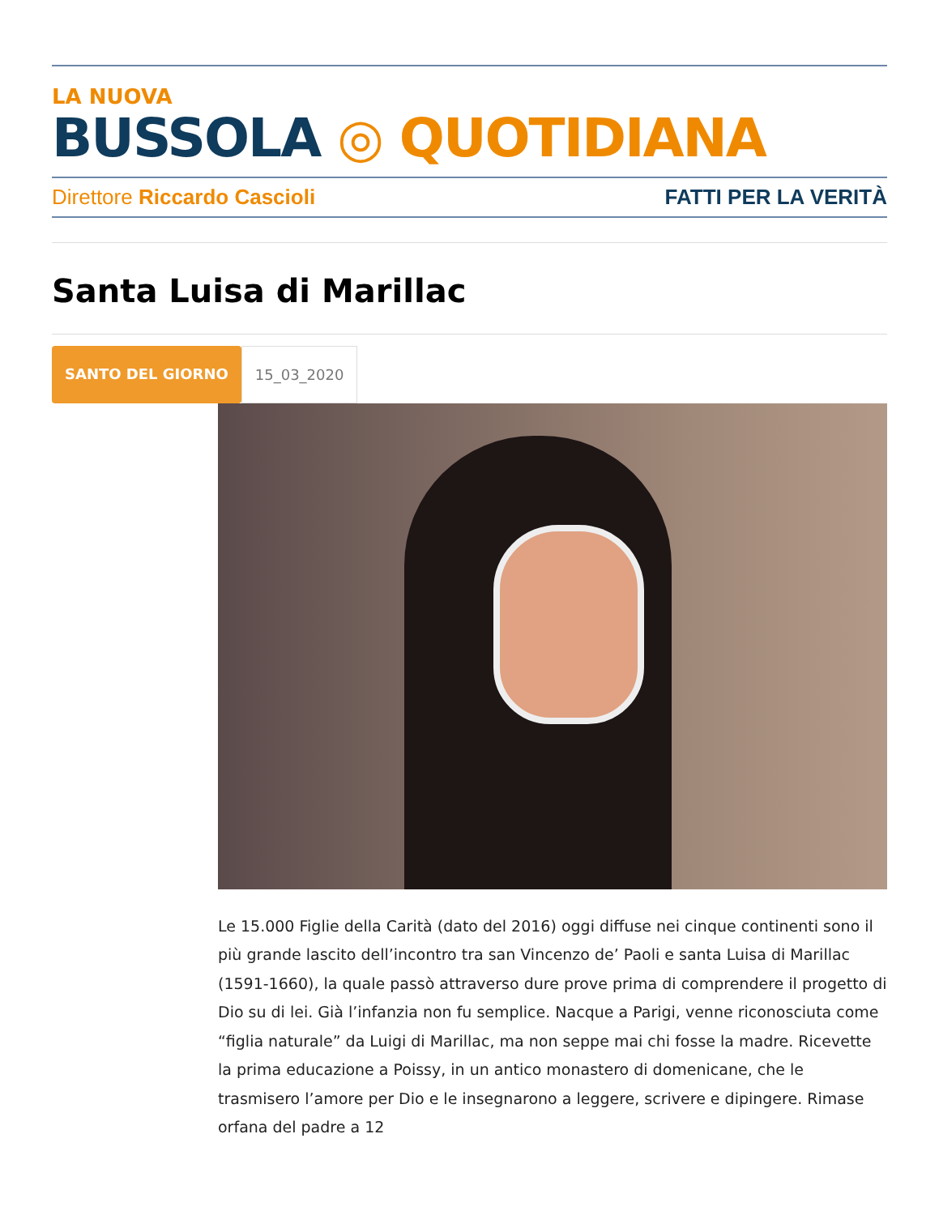LA NUOVA
BUSSOLA ◎ QUOTIDIANA
Direttore Riccardo Cascioli FATTI PER LA VERITÀ
Santa Luisa di Marillac
SANTO DEL GIORNO 15_03_2020
Le 15.000 Figlie della Carità (dato del 2016) oggi diffuse nei cinque continenti sono il più grande lascito dell’incontro tra san Vincenzo de’ Paoli e santa Luisa di Marillac (1591-1660), la quale passò attraverso dure prove prima di comprendere il progetto di Dio su di lei. Già l’infanzia non fu semplice. Nacque a Parigi, venne riconosciuta come “figlia naturale” da Luigi di Marillac, ma non seppe mai chi fosse la madre. Ricevette la prima educazione a Poissy, in un antico monastero di domenicane, che le trasmisero l’amore per Dio e le insegnarono a leggere, scrivere e dipingere. Rimase orfana del padre a 12